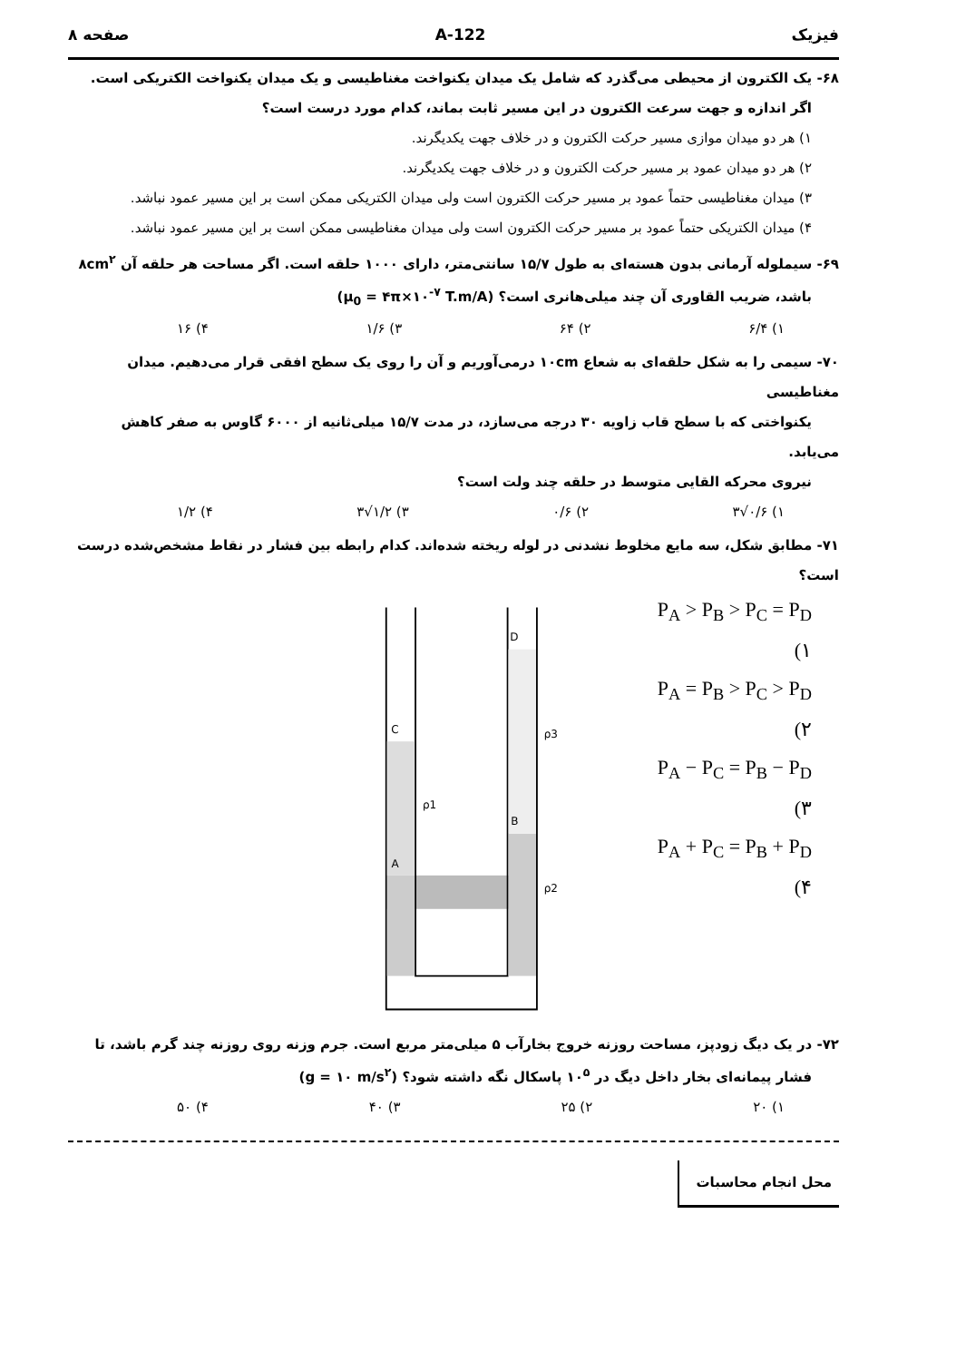فیزیک 122-A صفحه ۸
۶۸- یک الکترون از محیطی می‌گذرد که شامل یک میدان یکنواخت مغناطیسی و یک میدان یکنواخت الکتریکی است.
اگر اندازه و جهت سرعت الکترون در این مسیر ثابت بماند، کدام مورد درست است؟
۱) هر دو میدان موازی مسیر حرکت الکترون و در خلاف جهت یکدیگرند.
۲) هر دو میدان عمود بر مسیر حرکت الکترون و در خلاف جهت یکدیگرند.
۳) میدان مغناطیسی حتماً عمود بر مسیر حرکت الکترون است ولی میدان الکتریکی ممکن است بر این مسیر عمود نباشد.
۴) میدان الکتریکی حتماً عمود بر مسیر حرکت الکترون است ولی میدان مغناطیسی ممکن است بر این مسیر عمود نباشد.
۶۹- سیملوله آرمانی بدون هسته‌ای به طول ۱۵/۷ سانتی‌متر، دارای ۱۰۰۰ حلقه است. اگر مساحت هر حلقه آن ۸cm<sup>۲</sup>
باشد، ضریب القاوری آن چند میلی‌هانری است؟ (μ<sub>0</sub> = ۴π×۱۰<sup>-۷</sup> T.m/A)
۱) ۶/۴ ۲) ۶۴ ۳) ۱/۶ ۴) ۱۶
۷۰- سیمی را به شکل حلقه‌ای به شعاع ۱۰cm درمی‌آوریم و آن را روی یک سطح افقی قرار می‌دهیم. میدان مغناطیسی
یکنواختی که با سطح قاب زاویه ۳۰ درجه می‌سازد، در مدت ۱۵/۷ میلی‌ثانیه از ۶۰۰۰ گاوس به صفر کاهش می‌یابد.
نیروی محرکه القایی متوسط در حلقه چند ولت است؟
۱) ۰/۶√۳ ۲) ۰/۶ ۳) ۱/۲√۳ ۴) ۱/۲
۷۱- مطابق شکل، سه مایع مخلوط نشدنی در لوله ریخته شده‌اند. کدام رابطه بین فشار در نقاط مشخص‌شده درست است؟
P<sub>A</sub> > P<sub>B</sub> > P<sub>C</sub> = P<sub>D</sub> (۱
P<sub>A</sub> = P<sub>B</sub> > P<sub>C</sub> > P<sub>D</sub> (۲
P<sub>A</sub> − P<sub>C</sub> = P<sub>B</sub> − P<sub>D</sub> (۳
P<sub>A</sub> + P<sub>C</sub> = P<sub>B</sub> + P<sub>D</sub> (۴
C
D
B
A
ρ1
ρ3
ρ2
۷۲- در یک دیگ زودپز، مساحت روزنه خروج بخارآب ۵ میلی‌متر مربع است. جرم وزنه روی روزنه چند گرم باشد، تا
فشار پیمانه‌ای بخار داخل دیگ در ۱۰<sup>۵</sup> پاسکال نگه داشته شود؟ (g = ۱۰ m/s<sup>۲</sup>)
۱) ۲۰ ۲) ۲۵ ۳) ۴۰ ۴) ۵۰
محل انجام محاسبات